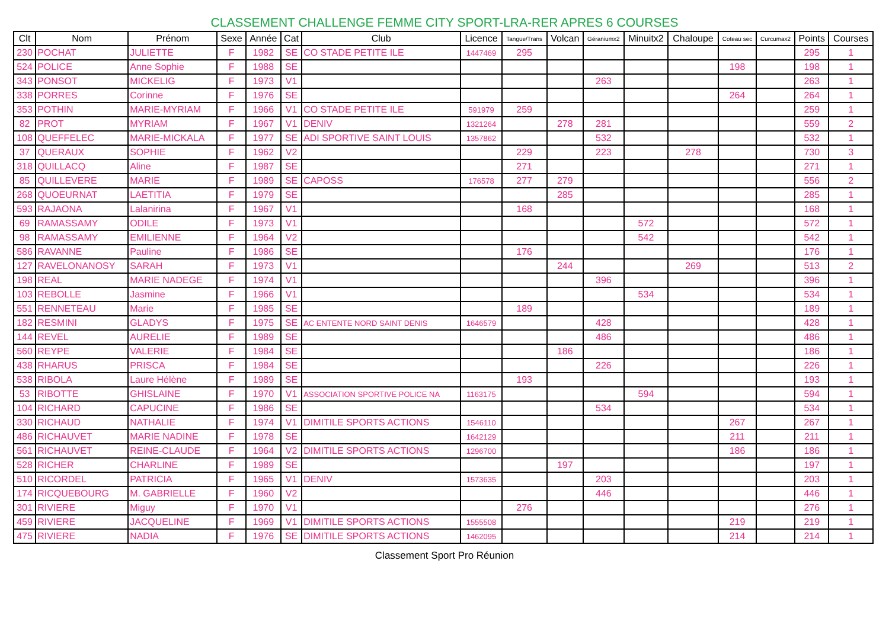CLASSEMENT CHALLENGE FEMME CITY SPORT-LRA-RER APRES 6 COURSES
| Clt | Nom | Prénom | Sexe | Année | Cat | Club | Licence | Tangue/Trans | Volcan | Géraniumx2 | Minuitx2 | Chaloupe | Coteau sec | Curcumax2 | Points | Courses |
| --- | --- | --- | --- | --- | --- | --- | --- | --- | --- | --- | --- | --- | --- | --- | --- | --- |
| 230 | POCHAT | JULIETTE | F | 1982 | SE | CO STADE PETITE ILE | 1447469 | 295 | | | | | | | 295 | 1 |
| 524 | POLICE | Anne Sophie | F | 1988 | SE | | | | | | | | 198 | | 198 | 1 |
| 343 | PONSOT | MICKELIG | F | 1973 | V1 | | | | | 263 | | | | | 263 | 1 |
| 338 | PORRES | Corinne | F | 1976 | SE | | | | | | | | 264 | | 264 | 1 |
| 353 | POTHIN | MARIE-MYRIAM | F | 1966 | V1 | CO STADE PETITE ILE | 591979 | 259 | | | | | | | 259 | 1 |
| 82 | PROT | MYRIAM | F | 1967 | V1 | DENIV | 1321264 | | 278 | 281 | | | | | 559 | 2 |
| 108 | QUEFFELEC | MARIE-MICKALA | F | 1977 | SE | ADI SPORTIVE SAINT LOUIS | 1357862 | | | 532 | | | | | 532 | 1 |
| 37 | QUERAUX | SOPHIE | F | 1962 | V2 | | | 229 | | 223 | | 278 | | | 730 | 3 |
| 318 | QUILLACQ | Aline | F | 1987 | SE | | | 271 | | | | | | | 271 | 1 |
| 85 | QUILLEVERE | MARIE | F | 1989 | SE | CAPOSS | 176578 | 277 | 279 | | | | | | 556 | 2 |
| 268 | QUOEURNAT | LAETITIA | F | 1979 | SE | | | | 285 | | | | | | 285 | 1 |
| 593 | RAJAONA | Lalanirina | F | 1967 | V1 | | | 168 | | | | | | | 168 | 1 |
| 69 | RAMASSAMY | ODILE | F | 1973 | V1 | | | | | | 572 | | | | 572 | 1 |
| 98 | RAMASSAMY | EMILIENNE | F | 1964 | V2 | | | | | | 542 | | | | 542 | 1 |
| 586 | RAVANNE | Pauline | F | 1986 | SE | | | 176 | | | | | | | 176 | 1 |
| 127 | RAVELONANOSY | SARAH | F | 1973 | V1 | | | | 244 | | | 269 | | | 513 | 2 |
| 198 | REAL | MARIE NADEGE | F | 1974 | V1 | | | | | 396 | | | | | 396 | 1 |
| 103 | REBOLLE | Jasmine | F | 1966 | V1 | | | | | | 534 | | | | 534 | 1 |
| 551 | RENNETEAU | Marie | F | 1985 | SE | | | 189 | | | | | | | 189 | 1 |
| 182 | RESMINI | GLADYS | F | 1975 | SE | AC ENTENTE NORD SAINT DENIS | 1646579 | | | 428 | | | | | 428 | 1 |
| 144 | REVEL | AURELIE | F | 1989 | SE | | | | | 486 | | | | | 486 | 1 |
| 560 | REYPE | VALERIE | F | 1984 | SE | | | | 186 | | | | | | 186 | 1 |
| 438 | RHARUS | PRISCA | F | 1984 | SE | | | | | 226 | | | | | 226 | 1 |
| 538 | RIBOLA | Laure Hélène | F | 1989 | SE | | | 193 | | | | | | | 193 | 1 |
| 53 | RIBOTTE | GHISLAINE | F | 1970 | V1 | ASSOCIATION SPORTIVE POLICE NA | 1163175 | | | | 594 | | | | 594 | 1 |
| 104 | RICHARD | CAPUCINE | F | 1986 | SE | | | | | 534 | | | | | 534 | 1 |
| 330 | RICHAUD | NATHALIE | F | 1974 | V1 | DIMITILE SPORTS ACTIONS | 1546110 | | | | | | 267 | | 267 | 1 |
| 486 | RICHAUVET | MARIE NADINE | F | 1978 | SE | | 1642129 | | | | | | 211 | | 211 | 1 |
| 561 | RICHAUVET | REINE-CLAUDE | F | 1964 | V2 | DIMITILE SPORTS ACTIONS | 1296700 | | | | | | 186 | | 186 | 1 |
| 528 | RICHER | CHARLINE | F | 1989 | SE | | | | 197 | | | | | | 197 | 1 |
| 510 | RICORDEL | PATRICIA | F | 1965 | V1 | DENIV | 1573635 | | | 203 | | | | | 203 | 1 |
| 174 | RICQUEBOURG | M. GABRIELLE | F | 1960 | V2 | | | | | 446 | | | | | 446 | 1 |
| 301 | RIVIERE | Miguy | F | 1970 | V1 | | | 276 | | | | | | | 276 | 1 |
| 459 | RIVIERE | JACQUELINE | F | 1969 | V1 | DIMITILE SPORTS ACTIONS | 1555508 | | | | | | 219 | | 219 | 1 |
| 475 | RIVIERE | NADIA | F | 1976 | SE | DIMITILE SPORTS ACTIONS | 1462095 | | | | | | 214 | | 214 | 1 |
Classement Sport Pro Réunion